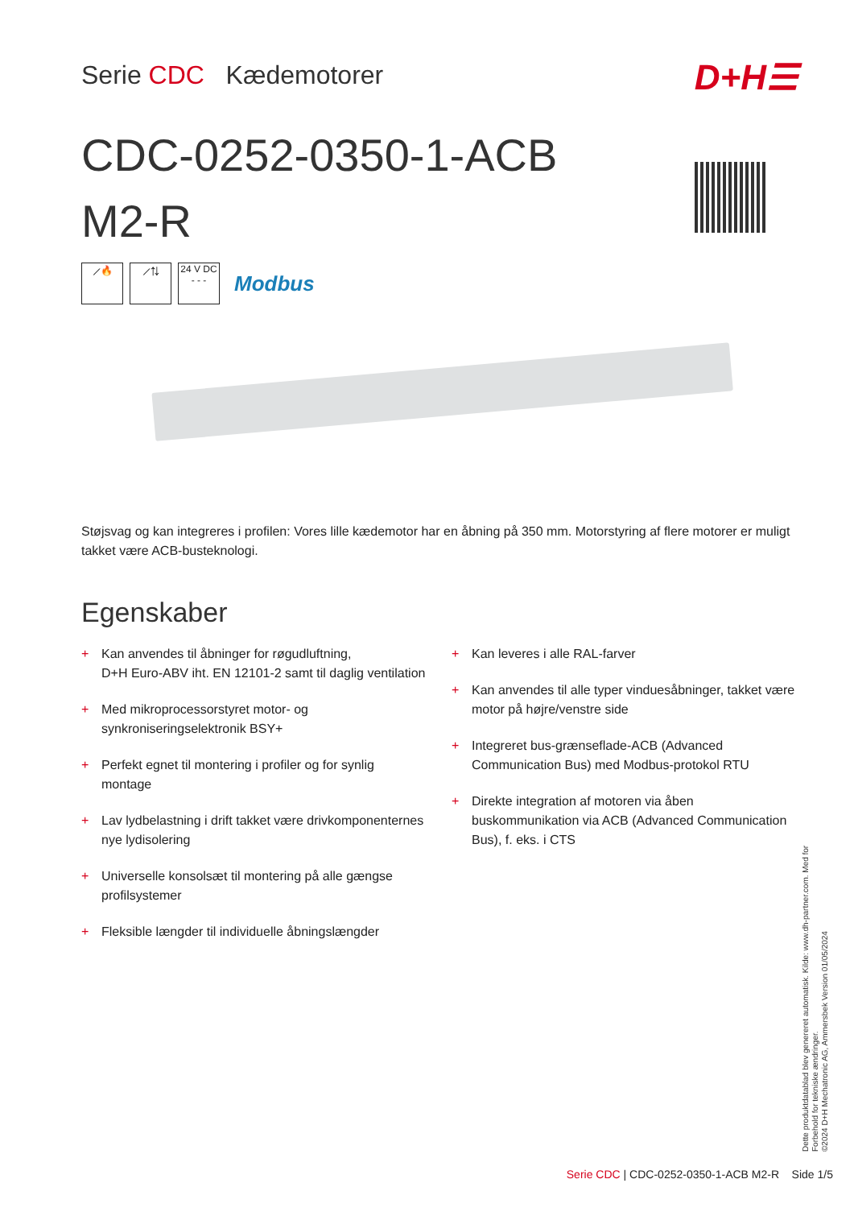Serie CDC Kædemotorer
CDC-0252-0350-1-ACB M2-R
D+H☰
⟋🔥 ⟋⇅
24 V DC
- - -
Modbus
Støjsvag og kan integreres i profilen: Vores lille kædemotor har en åbning på 350 mm. Motorstyring af flere motorer er muligt takket være ACB-busteknologi.
Egenskaber
+ Kan anvendes til åbninger for røgudluftning,
D+H Euro-ABV iht. EN 12101-2 samt til daglig ventilation
+ Med mikroprocessorstyret motor- og synkroniseringselektronik BSY+
+ Perfekt egnet til montering i profiler og for synlig montage
+ Lav lydbelastning i drift takket være drivkomponenternes nye lydisolering
+ Universelle konsolsæt til montering på alle gængse profilsystemer
+ Fleksible længder til individuelle åbningslængder
+ Kan leveres i alle RAL-farver
+ Kan anvendes til alle typer vinduesåbninger, takket være motor på højre/venstre side
+ Integreret bus-grænseflade-ACB (Advanced Communication Bus) med Modbus-protokol RTU
+ Direkte integration af motoren via åben buskommunikation via ACB (Advanced Communication Bus), f. eks. i CTS
Dette produktdatablad blev genereret automatisk. Kilde: www.dh-partner.com. Med for Forbehold for tekniske ændringer.
©2024 D+H Mechatronic AG, Ammersbek Version 01/05/2024
Serie CDC | CDC-0252-0350-1-ACB M2-R Side 1/5